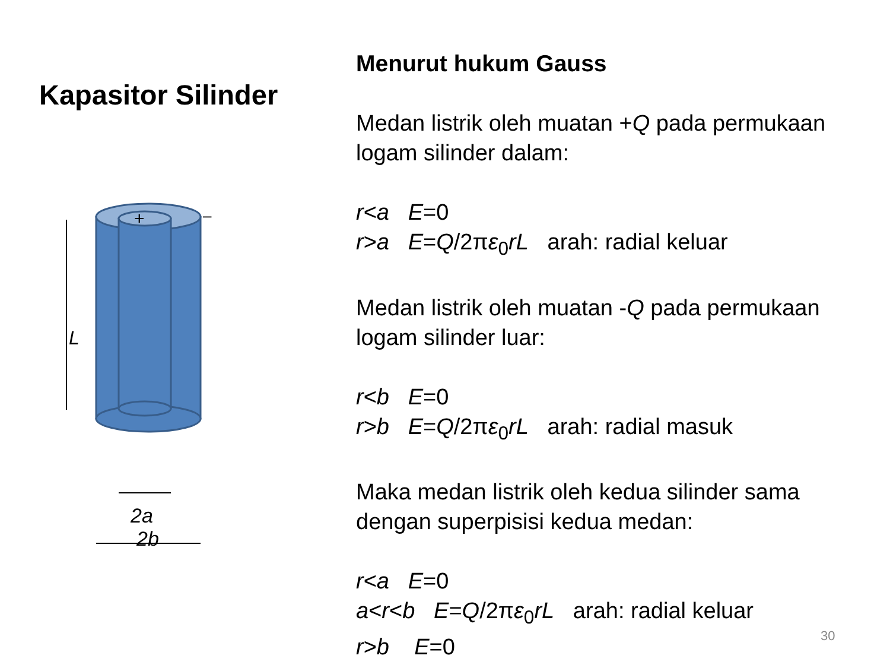Kapasitor Silinder
+
–
L
2a
2b
Menurut hukum Gauss
Medan listrik oleh muatan +Q pada permukaan logam silinder dalam:
r<a E=0
r>a E=Q/2πε<sub>0</sub>rL arah: radial keluar
Medan listrik oleh muatan -Q pada permukaan logam silinder luar:
r<b E=0
r>b E=Q/2πε<sub>0</sub>rL arah: radial masuk
Maka medan listrik oleh kedua silinder sama dengan superpisisi kedua medan:
r<a E=0
a<r<b E=Q/2πε<sub>0</sub>rL arah: radial keluar
r>b E=0
30